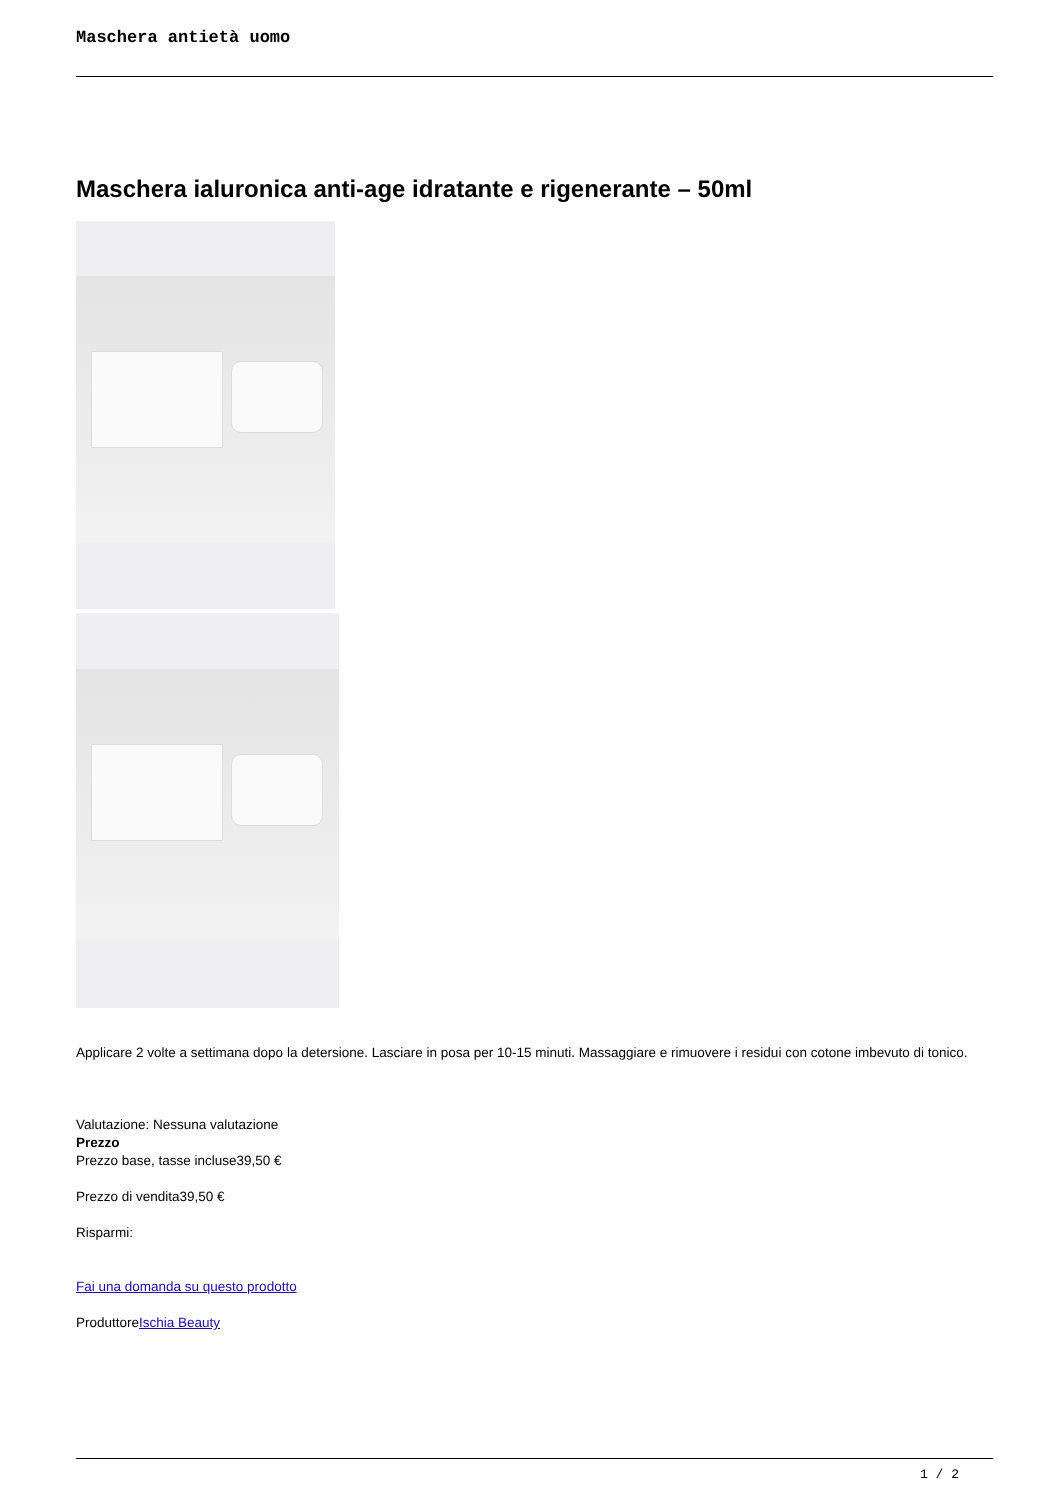Maschera antietà uomo
Maschera ialuronica anti-age idratante e rigenerante – 50ml
Applicare 2 volte a settimana dopo la detersione. Lasciare in posa per 10-15 minuti. Massaggiare e rimuovere i residui con cotone imbevuto di tonico.
Valutazione: Nessuna valutazione
Prezzo
Prezzo base, tasse incluse39,50 €
Prezzo di vendita39,50 €
Risparmi:
Fai una domanda su questo prodotto
ProduttoreIschia Beauty
1 / 2